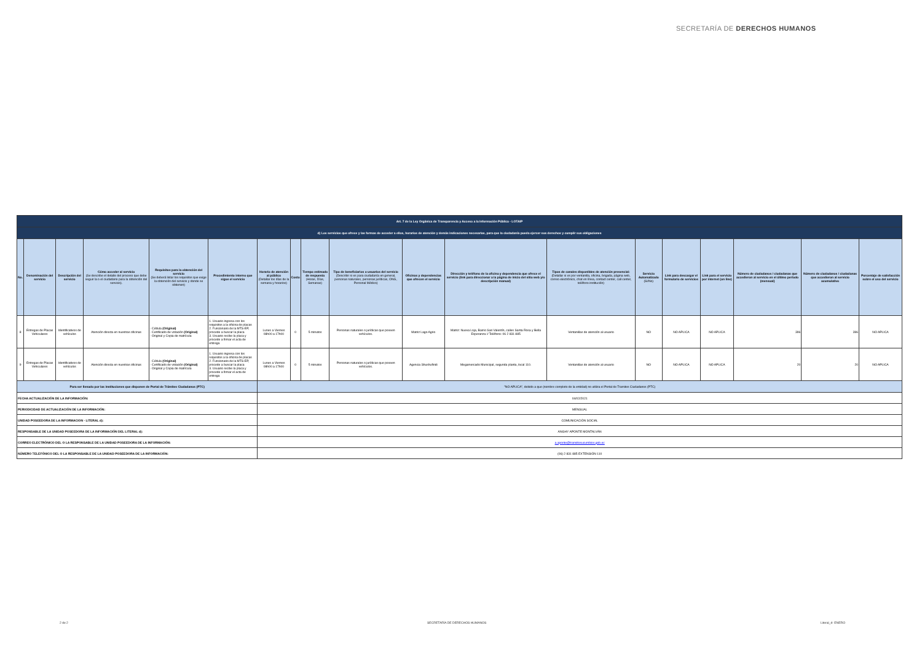SECRETARÍA DE DERECHOS HUMANOS
| Art. 7 de la Ley Orgánica de Transparencia y Acceso a la Información Pública - LOTAIP | | | | | | | | | | | | | | | | | | |
| d) Los servicios que ofrece y las formas de acceder a ellos, horarios de atención y demás indicaciones necesarias, para que la ciudadanía pueda ejercer sus derechos y cumplir sus obligaciones | | | | | | | | | | | | | | | | | | |
| No. | Denominación del servicio | Descripción del servicio | Cómo acceder al servicio (Se describe el detalle del proceso que debe seguir la o el ciudadano para la obtención del servicio). | Requisitos para la obtención del servicio (Se deberá listar los requisitos que exige la obtención del servicio y donde se obtienen) | Procedimiento interno que sigue el servicio | Horario de atención al público (Detallar los días de la semana y horarios) | Costo | Tiempo estimado de respuesta (Horas, Días, Semanas) | Tipo de beneficiarios o usuarios del servicio (Describir si es para ciudadanía en general, personas naturales, personas jurídicas, ONG, Personal Médico) | Oficinas y dependencias que ofrecen el servicio | Dirección y teléfono de la oficina y dependencia que ofrece el servicio (link para direccionar a la página de inicio del sitio web y/o descripción manual) | Tipos de canales disponibles de atención presencial: (Detallar si es por ventanilla, oficina, brigada, página web, correo electrónico, chat en línea, contact center, call center, teléfono institución) | Servicio Automatizado (Si/No) | Link para descargar el formulario de servicios | Link para el servicio por internet (on line) | Número de ciudadanos / ciudadanas que accedieron al servicio en el último período (mensual) | Número de ciudadanos / ciudadanas que accedieron al servicio acumulativo | Porcentaje de satisfacción sobre el uso del servicio |
| 8 | Entregas de Placas Vehiculares | Identificativos de vehículos | Atención directa en nuestras oficinas | - Cédula (Original) - Certificado de votación (Original) - Original y Copia de matrícula | 1. Usuario ingresa con los requisitos a la oficina de placas 2. Funcionario de la MTS-EP, procede a buscar la placa 3. Usuario recibe la placa y procede a firmar el acta de entrega | Lunes a Viernes 08h00 a 17h00 | 0 | 5 minutos | Personas naturales o jurídicas que poseen vehículos. | Matriz Lago Agrio | Matriz: Nueva Loja, Barrio San Valentín, calles Santa Rosa y Bella Esperanza // Teléfono: 06 2 831 885 | Ventanillas de atención al usuario | NO | NO APLICA | NO APLICA | 396 | 396 | NO APLICA |
| 9 | Entregas de Placas Vehiculares | Identificativos de vehículos | Atención directa en nuestras oficinas | - Cédula (Original) - Certificado de votación (Original) - Original y Copia de matrícula | 1. Usuario ingresa con los requisitos a la oficina de placas 2. Funcionario de la MTS-EP, procede a buscar la placa 3. Usuario recibe la placa y procede a firmar el acta de entrega | Lunes a Viernes 08h00 a 17h00 | 0 | 5 minutos | Personas naturales o jurídicas que poseen vehículos. | Agencia Shushufindi | Megamercado Municipal, segunda planta, local 110. | Ventanillas de atención al usuario | NO | NO APLICA | NO APLICA | 20 | 20 | NO APLICA |
| Para ser llenado por las instituciones que disponen de Portal de Trámites Ciudadanos (PTC) | | | | | | "NO APLICA", debido a que (nombre completo de la entidad) no utiliza el Portal de Tramites Ciudadanos (PTC) | | | | | | | | | | | | |
| FECHA ACTUALIZACIÓN DE LA INFORMACIÓN: | | | | | | 04/02/2021 | | | | | | | | | | | | |
| PERIODICIDAD DE ACTUALIZACIÓN DE LA INFORMACIÓN: | | | | | | MENSUAL | | | | | | | | | | | | |
| UNIDAD POSEEDORA DE LA INFORMACION - LITERAL d): | | | | | | COMUNICACIÓN SOCIAL | | | | | | | | | | | | |
| RESPONSABLE DE LA UNIDAD POSEEDORA DE LA INFORMACIÓN DEL LITERAL d): | | | | | | ANGHY APONTE MONTALVÁN | | | | | | | | | | | | |
| CORREO ELECTRÓNICO DEL O LA RESPONSABLE DE LA UNIDAD POSEEDORA DE LA INFORMACIÓN: | | | | | | a.aponte@transitosucumbios.gob.ec | | | | | | | | | | | | |
| NÚMERO TELEFÓNICO DEL O LA RESPONSABLE DE LA UNIDAD POSEEDORA DE LA INFORMACIÓN: | | | | | | (06) 2 831 885 EXTENSIÓN 110 | | | | | | | | | | | | |
2 de 2 SECRETARÍA DE DERECHOS HUMANOS Literal_d- ENERO